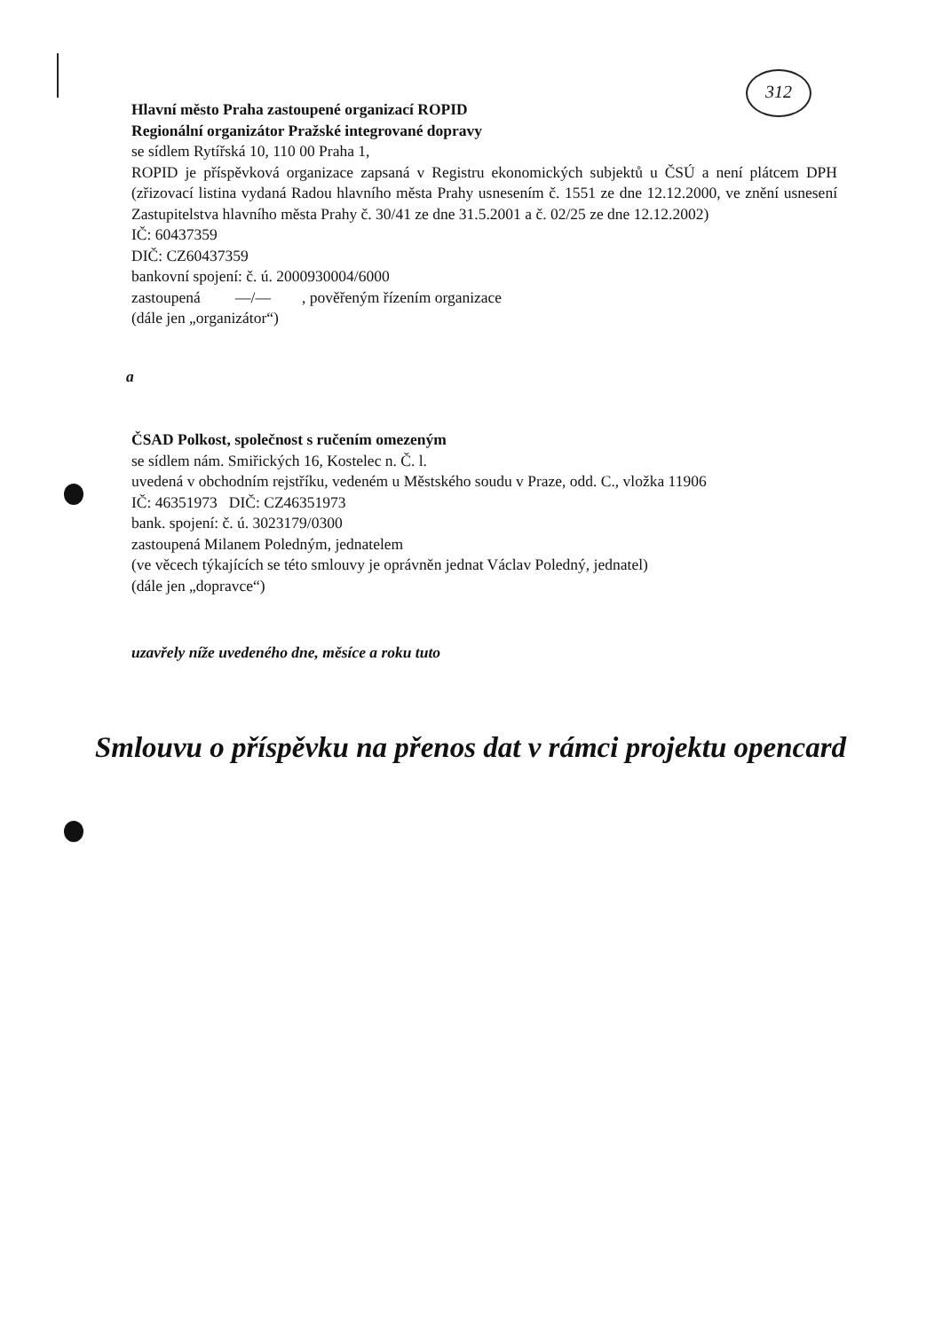312
Hlavní město Praha zastoupené organizací ROPID
Regionální organizátor Pražské integrované dopravy
se sídlem Rytířská 10, 110 00 Praha 1,
ROPID je příspěvková organizace zapsaná v Registru ekonomických subjektů u ČSÚ a není plátcem DPH (zřizovací listina vydaná Radou hlavního města Prahy usnesením č. 1551 ze dne 12.12.2000, ve znění usnesení Zastupitelstva hlavního města Prahy č. 30/41 ze dne 31.5.2001 a č. 02/25 ze dne 12.12.2002)
IČ: 60437359
DIČ: CZ60437359
bankovní spojení: č. ú. 2000930004/6000
zastoupená —/— , pověřeným řízením organizace
(dále jen „organizátor“)
a
ČSAD Polkost, společnost s ručením omezeným
se sídlem nám. Smiřických 16, Kostelec n. Č. l.
uvedená v obchodním rejstříku, vedeném u Městského soudu v Praze, odd. C., vložka 11906
IČ: 46351973 DIČ: CZ46351973
bank. spojení: č. ú. 3023179/0300
zastoupená Milanem Poledným, jednatelem
(ve věcech týkajících se této smlouvy je oprávněn jednat Václav Poledný, jednatel)
(dále jen „dopravce“)
uzavřely níže uvedeného dne, měsíce a roku tuto
Smlouvu o příspěvku na přenos dat v rámci projektu opencard